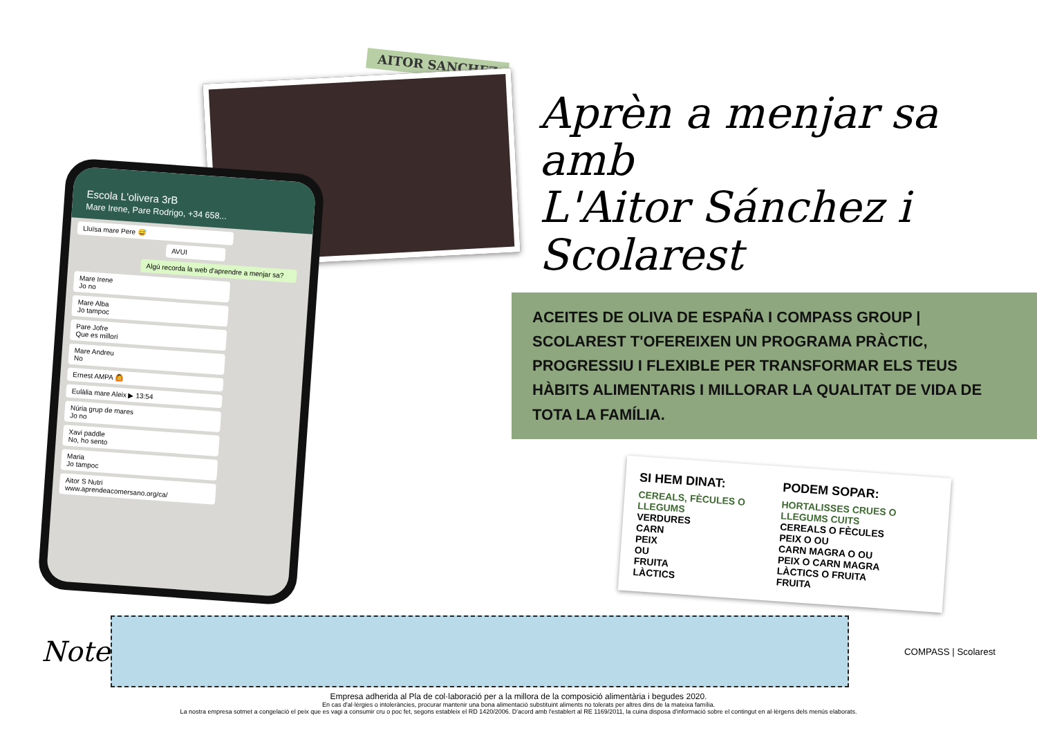AITOR SANCHEZ
Escola L'olivera 3rB
Mare Irene, Pare Rodrigo, +34 658...
Lluïsa mare Pere 😅
AVUI
Algú recorda la web d'aprendre a menjar sa?
Mare Irene
Jo no
Mare Alba
Jo tampoc
Pare Jofre
Que es millori
Mare Andreu
No
Ernest AMPA 🙆
Eulàlia mare Aleix ▶ 13:54
Núria grup de mares
Jo no
Xavi paddle
No, ho sento
Maria
Jo tampoc
Aitor S Nutri
www.aprendeacomersano.org/ca/
Aprèn a menjar sa amb
L'Aitor Sánchez i Scolarest
ACEITES DE OLIVA DE ESPAÑA I COMPASS GROUP | SCOLAREST T'OFEREIXEN UN PROGRAMA PRÀCTIC, PROGRESSIU I FLEXIBLE PER TRANSFORMAR ELS TEUS HÀBITS ALIMENTARIS I MILLORAR LA QUALITAT DE VIDA DE TOTA LA FAMÍLIA.
SI HEM DINAT:
CEREALS, FÈCULES O LLEGUMS
VERDURES
CARN
PEIX
OU
FRUITA
LÀCTICS
PODEM SOPAR:
HORTALISSES CRUES O LLEGUMS CUITS
CEREALS O FÈCULES
PEIX O OU
CARN MAGRA O OU
PEIX O CARN MAGRA
LÀCTICS O FRUITA
FRUITA
Notes:
COMPASS | Scolarest
Empresa adherida al Pla de col·laboració per a la millora de la composició alimentària i begudes 2020.
En cas d'al·lèrgies o intoleràncies, procurar mantenir una bona alimentació substituint aliments no tolerats per altres dins de la mateixa família.
La nostra empresa sotmet a congelació el peix que es vagi a consumir cru o poc fet, segons estableix el RD 1420/2006. D'acord amb l'establert al RE 1169/2011, la cuina disposa d'informació sobre el contingut en al·lèrgens dels menús elaborats.